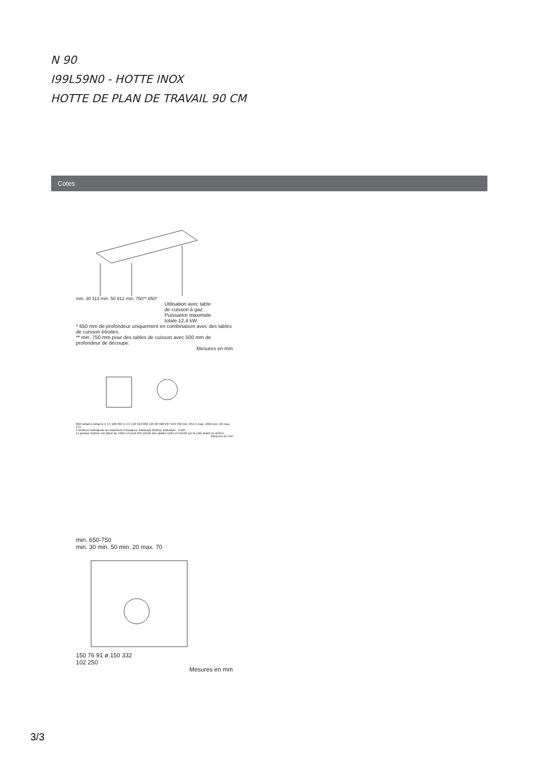N 90
I99L59N0 - HOTTE INOX
HOTTE DE PLAN DE TRAVAIL 90 CM
Cotes
min. 30 113 min. 50 812 min. 750** 650*
Utilisation avec table
de cuisson à gaz :
Puissance maximale
totale 12,4 kW.
* 650 mm de profondeur uniquement en combinaison avec des tables de cuisson étroites.
** min. 750 mm pour des tables de cuisson avec 500 mm de profondeur de découpe.
Mesures en mm
802 Détail A Détail A 4 4,5 106 397,5 4,5 120 918 802 195 60 328 297 646 332 min. 654,5 max. 1052 min. 20 max. 175
5 brûleurs individuels au maximum Puissance maximale Brûleur individuel : 5 kW
Le groupe moteur est placé au milieu et peut être pivoté des quatre cotés et monté sur la coté avant ou arrière.
Mesures en mm
min. 650-750
min. 30 min. 50 min. 20 max. 70
150 76 91 ø 150 332
102 250
Mesures en mm
3/3